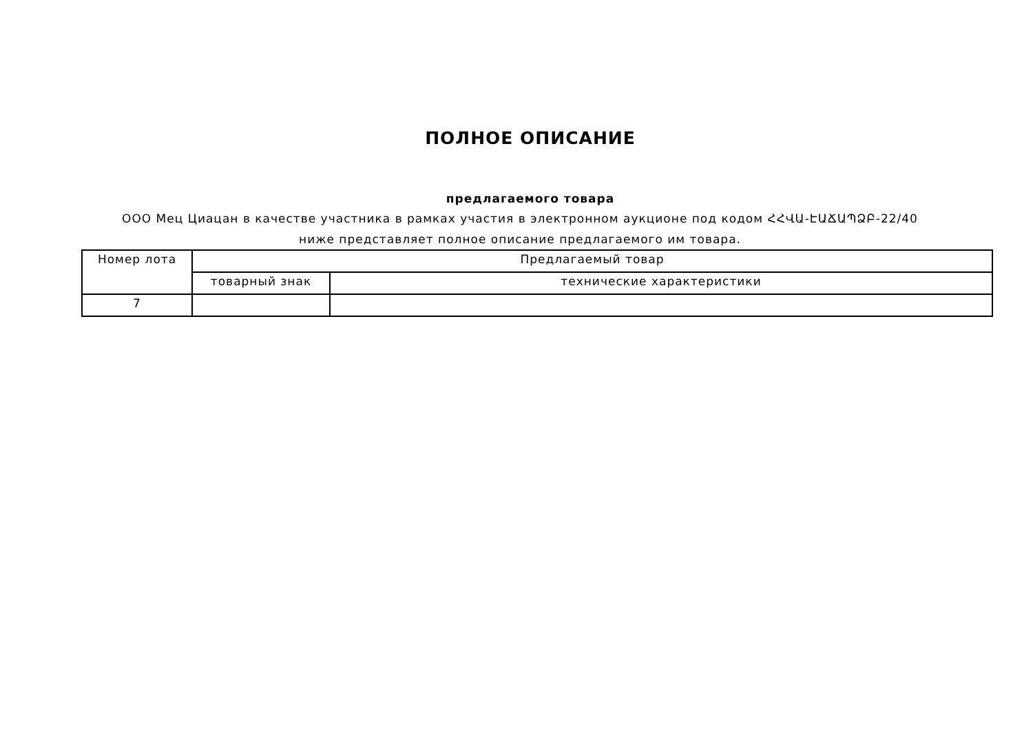ПОЛНОЕ ОПИСАНИЕ
предлагаемого товара
ООО Мец Циацан в качестве участника в рамках участия в электронном аукционе под кодом ՀՀՎԱ-ԷԱՃԱՊՁԲ-22/40 ниже представляет полное описание предлагаемого им товара.
| Номер лота | Предлагаемый товар | |
| | товарный знак | технические характеристики |
| 7 | | |